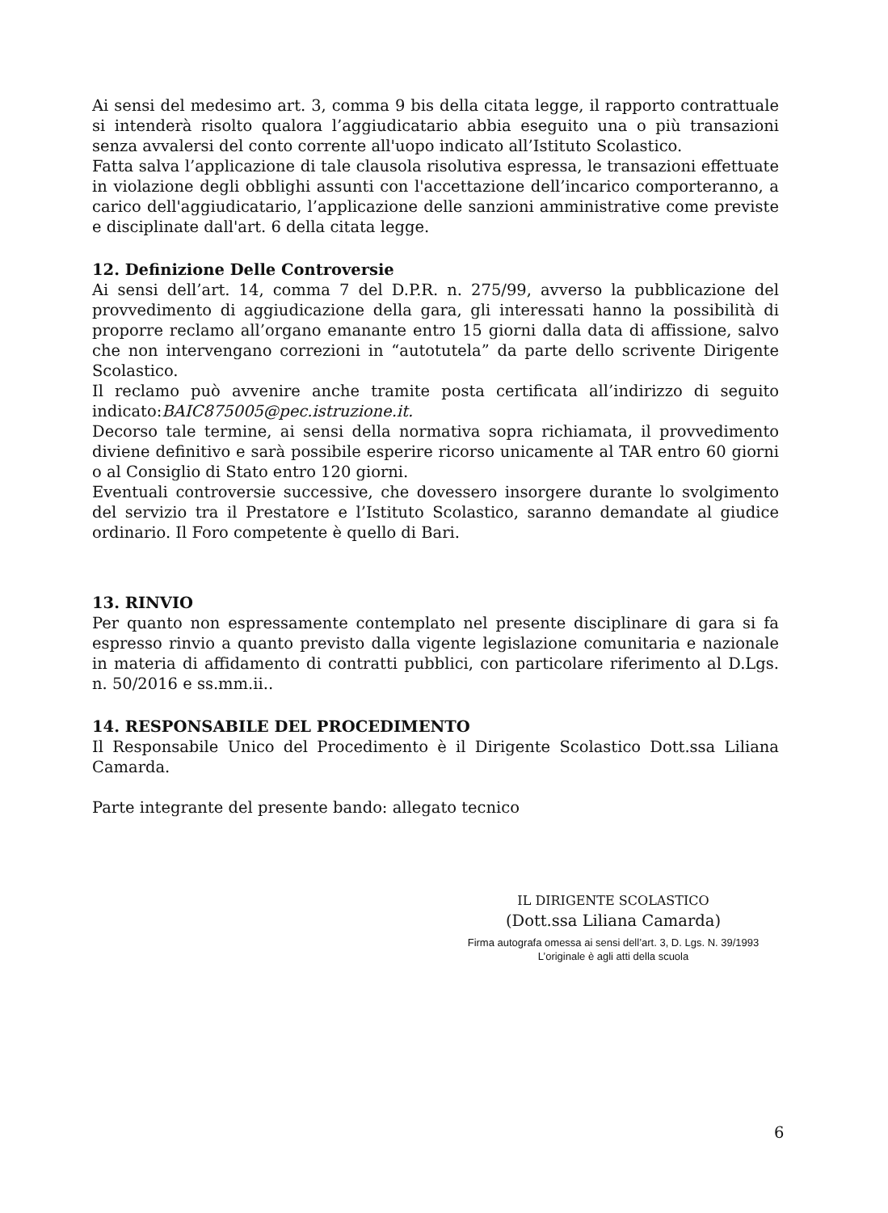Ai sensi del medesimo art. 3, comma 9 bis della citata legge, il rapporto contrattuale si intenderà risolto qualora l’aggiudicatario abbia eseguito una o più transazioni senza avvalersi del conto corrente all'uopo indicato all’Istituto Scolastico.
Fatta salva l’applicazione di tale clausola risolutiva espressa, le transazioni effettuate in violazione degli obblighi assunti con l'accettazione dell’incarico comporteranno, a carico dell'aggiudicatario, l’applicazione delle sanzioni amministrative come previste e disciplinate dall'art. 6 della citata legge.
12. Definizione Delle Controversie
Ai sensi dell’art. 14, comma 7 del D.P.R. n. 275/99, avverso la pubblicazione del provvedimento di aggiudicazione della gara, gli interessati hanno la possibilità di proporre reclamo all’organo emanante entro 15 giorni dalla data di affissione, salvo che non intervengano correzioni in “autotutela” da parte dello scrivente Dirigente Scolastico.
Il reclamo può avvenire anche tramite posta certificata all’indirizzo di seguito indicato:BAIC875005@pec.istruzione.it.
Decorso tale termine, ai sensi della normativa sopra richiamata, il provvedimento diviene definitivo e sarà possibile esperire ricorso unicamente al TAR entro 60 giorni o al Consiglio di Stato entro 120 giorni.
Eventuali controversie successive, che dovessero insorgere durante lo svolgimento del servizio tra il Prestatore e l’Istituto Scolastico, saranno demandate al giudice ordinario. Il Foro competente è quello di Bari.
13. RINVIO
Per quanto non espressamente contemplato nel presente disciplinare di gara si fa espresso rinvio a quanto previsto dalla vigente legislazione comunitaria e nazionale in materia di affidamento di contratti pubblici, con particolare riferimento al D.Lgs. n. 50/2016 e ss.mm.ii..
14. RESPONSABILE DEL PROCEDIMENTO
Il Responsabile Unico del Procedimento è il Dirigente Scolastico Dott.ssa Liliana Camarda.
Parte integrante del presente bando: allegato tecnico
IL DIRIGENTE SCOLASTICO
(Dott.ssa Liliana Camarda)
Firma autografa omessa ai sensi dell’art. 3, D. Lgs. N. 39/1993
L’originale è agli atti della scuola
6